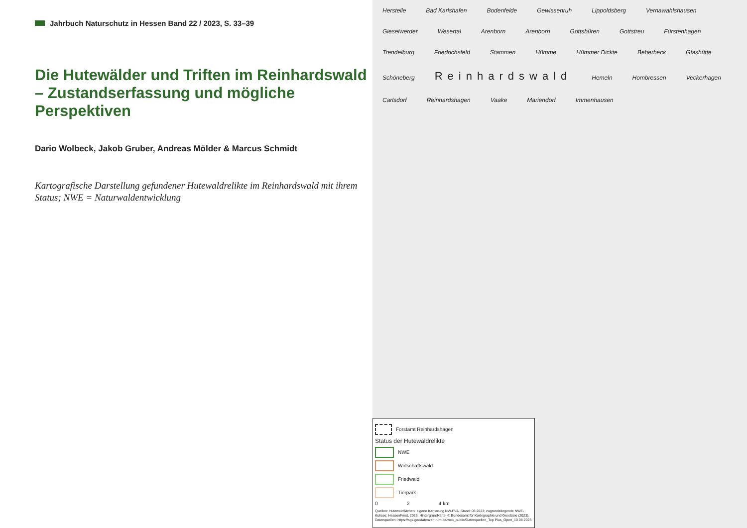Jahrbuch Naturschutz in Hessen Band 22 / 2023, S. 33–39
Die Hutewälder und Triften im Reinhardswald – Zustandserfassung und mögliche Perspektiven
Dario Wolbeck, Jakob Gruber, Andreas Mölder & Marcus Schmidt
Kartografische Darstellung gefundener Hutewaldrelikte im Reinhardswald mit ihrem Status; NWE = Naturwaldentwicklung
Herstelle Bad Karlshafen Bodenfelde Gewissenruh Lippoldsberg Vernawahlshausen Gieselwerder Wesertal Arenborn Arenborn Gottsbüren Gottstreu Fürstenhagen Trendelburg Friedrichsfeld Stammen Hümme Hümmer Dickte Beberbeck Glashütte Schöneberg Reinhardswald Hemeln Hombressen Veckerhagen Carlsdorf Reinhardshagen Vaake Mariendorf Immenhausen
Forstamt Reinhardshagen
Status der Hutewaldrelikte
NWE
Wirtschaftswald
Friedwald
Tierpark
0 2 4 km
Quellen: Hutewaldflächen: eigene Kartierung NW-FVA, Stand: 03.2023; zugrundeliegende NWE-Kulisse: HessenForst, 2023; Hintergrundkarte: © Bundesamt für Kartographie und Geodäsie (2023), Datenquellen: https://sgx.geodatenzentrum.de/web_public/Datenquellen_Top Plus_Open_10.08.2023.